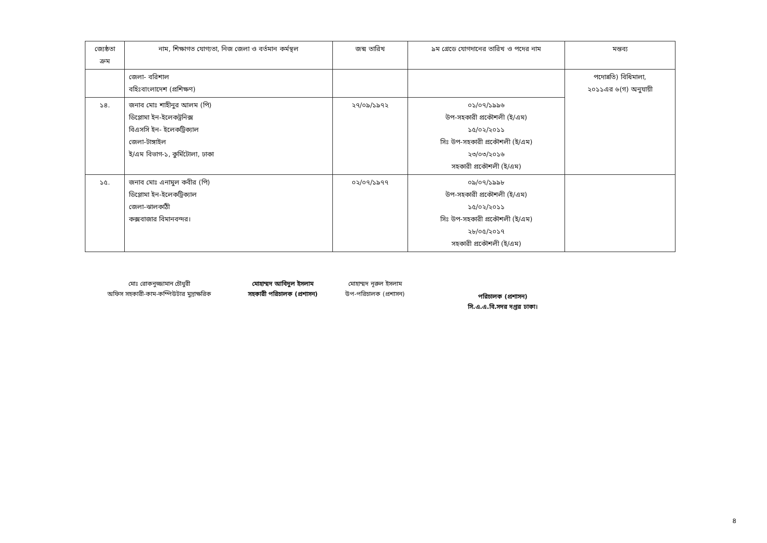| জ্যেষ্ঠতা ক্রম | নাম, শিক্ষাগত যোগ্যতা, নিজ জেলা ও বর্তমান কর্মস্থল | জন্ম তারিখ | ৯ম গ্রেডে যোগদানের তারিখ ও পদের নাম | মন্তব্য |
| --- | --- | --- | --- | --- |
| | জেলা- বরিশাল বহিঃবাংলাদেশ (প্রশিক্ষণ) | | | পদোন্নতি) বিধিমালা, ২০১১এর ৬(গ) অনুযায়ী |
| ১৪. | জনাব মোঃ শাহীনুর আলম (পি) ডিপ্লোমা ইন-ইলেকট্রনিক্স বিএসসি ইন- ইলেকট্রিক্যাল জেলা-টাঙ্গাইল ই/এম বিভাগ-১, কুর্মিটোলা, ঢাকা | ২৭/০৯/১৯৭২ | ০১/০৭/১৯৯৬ উপ-সহকারী প্রকৌশলী (ই/এম) ১৫/০২/২০১১ সিঃ উপ-সহকারী প্রকৌশলী (ই/এম) ২৩/০৩/২০১৬ সহকারী প্রকৌশলী (ই/এম) | |
| ১৫. | জনাব মোঃ এনামুল কবীর (পি) ডিপ্লোমা ইন-ইলেকট্রিক্যাল জেলা-ঝালকাঠী কক্সবাজার বিমানবন্দর। | ০২/০৭/১৯৭৭ | ০৯/০৭/১৯৯৮ উপ-সহকারী প্রকৌশলী (ই/এম) ১৫/০২/২০১১ সিঃ উপ-সহকারী প্রকৌশলী (ই/এম) ২৮/০৫/২০১৭ সহকারী প্রকৌশলী (ই/এম) | |
মোঃ রোকনুজ্জামান চৌধুরী
অফিস সহকারী-কাম-কম্পিউটার মুদ্রাক্ষরিক
মোহাম্মদ আবিদুল ইসলাম
সহকারী পরিচালক (প্রশাসন)
মোহাম্মদ নূরুল ইসলাম
উপ-পরিচালক (প্রশাসন)
পরিচালক (প্রশাসন)
সি.এ.এ.বি.সদর দপ্তর ঢাকা।
৪